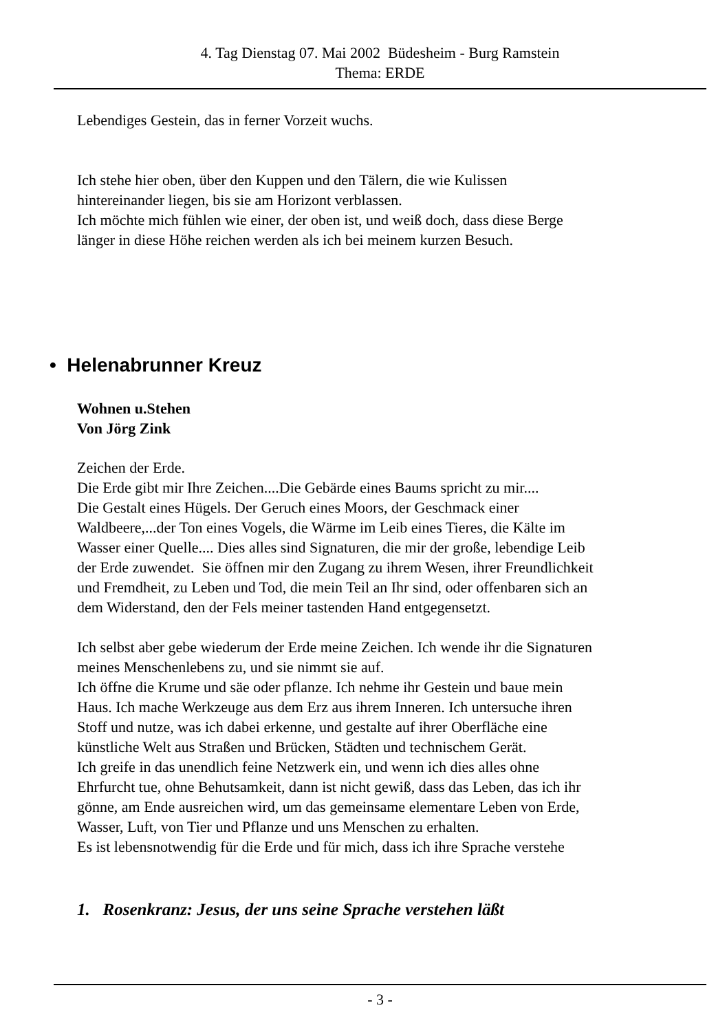4. Tag Dienstag 07. Mai 2002 Büdesheim - Burg Ramstein
Thema: ERDE
Lebendiges Gestein, das in ferner Vorzeit wuchs.
Ich stehe hier oben, über den Kuppen und den Tälern, die wie Kulissen
hintereinander liegen, bis sie am Horizont verblassen.
Ich möchte mich fühlen wie einer, der oben ist, und weiß doch, dass diese Berge
länger in diese Höhe reichen werden als ich bei meinem kurzen Besuch.
• Helenabrunner Kreuz
Wohnen u.Stehen
Von Jörg Zink
Zeichen der Erde.
Die Erde gibt mir Ihre Zeichen....Die Gebärde eines Baums spricht zu mir....
Die Gestalt eines Hügels. Der Geruch eines Moors, der Geschmack einer
Waldbeere,...der Ton eines Vogels, die Wärme im Leib eines Tieres, die Kälte im
Wasser einer Quelle.... Dies alles sind Signaturen, die mir der große, lebendige Leib
der Erde zuwendet. Sie öffnen mir den Zugang zu ihrem Wesen, ihrer Freundlichkeit
und Fremdheit, zu Leben und Tod, die mein Teil an Ihr sind, oder offenbaren sich an
dem Widerstand, den der Fels meiner tastenden Hand entgegensetzt.
Ich selbst aber gebe wiederum der Erde meine Zeichen. Ich wende ihr die Signaturen
meines Menschenlebens zu, und sie nimmt sie auf.
Ich öffne die Krume und säe oder pflanze. Ich nehme ihr Gestein und baue mein
Haus. Ich mache Werkzeuge aus dem Erz aus ihrem Inneren. Ich untersuche ihren
Stoff und nutze, was ich dabei erkenne, und gestalte auf ihrer Oberfläche eine
künstliche Welt aus Straßen und Brücken, Städten und technischem Gerät.
Ich greife in das unendlich feine Netzwerk ein, und wenn ich dies alles ohne
Ehrfurcht tue, ohne Behutsamkeit, dann ist nicht gewiß, dass das Leben, das ich ihr
gönne, am Ende ausreichen wird, um das gemeinsame elementare Leben von Erde,
Wasser, Luft, von Tier und Pflanze und uns Menschen zu erhalten.
Es ist lebensnotwendig für die Erde und für mich, dass ich ihre Sprache verstehe
1. Rosenkranz: Jesus, der uns seine Sprache verstehen läßt
- 3 -